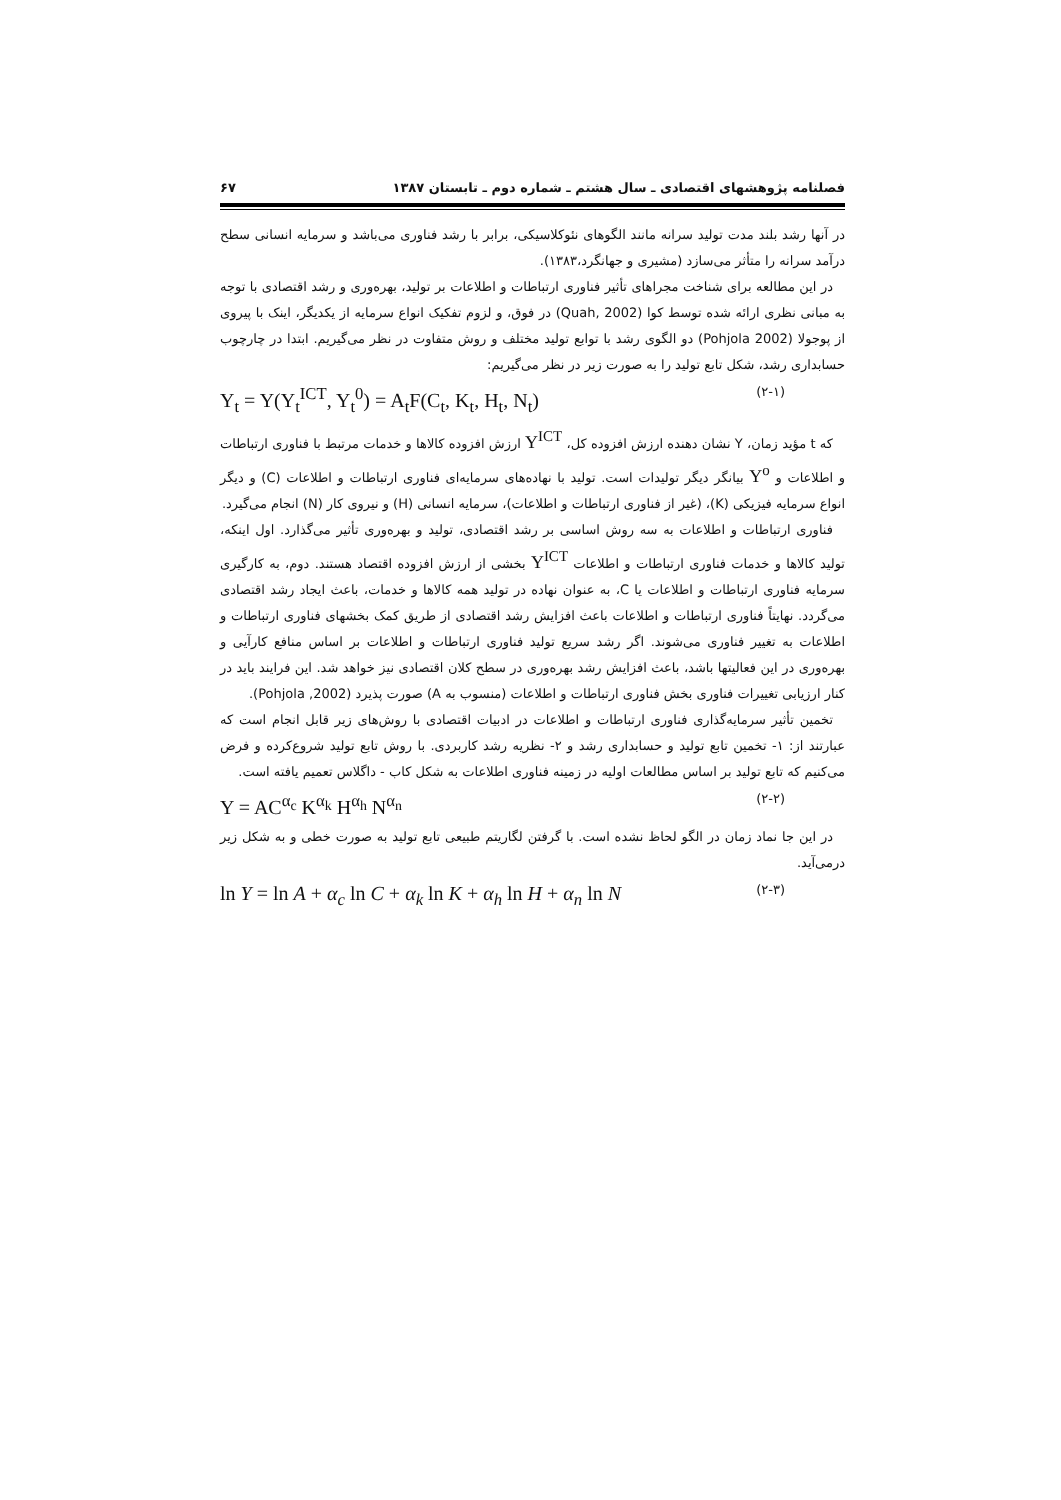فصلنامه پژوهشهای اقتصادی ـ سال هشتم ـ شماره دوم ـ تابستان ۱۳۸۷ ۶۷
در آنها رشد بلند مدت تولید سرانه مانند الگوهای نئوکلاسیکی، برابر با رشد فناوری می‌باشد و سرمایه انسانی سطح درآمد سرانه را متأثر می‌سازد (مشیری و جهانگرد،۱۳۸۳).
در این مطالعه برای شناخت مجراهای تأثیر فناوری ارتباطات و اطلاعات بر تولید، بهره‌وری و رشد اقتصادی با توجه به مبانی نظری ارائه شده توسط کوا (Quah, 2002) در فوق، و لزوم تفکیک انواع سرمایه از یکدیگر، اینک با پیروی از پوجولا (Pohjola 2002) دو الگوی رشد با توابع تولید مختلف و روش متفاوت در نظر می‌گیریم. ابتدا در چارچوب حسابداری رشد، شکل تابع تولید را به صورت زیر در نظر می‌گیریم:
Y<sub>t</sub> = Y(Y<sub>t</sub><sup>ICT</sup>, Y<sub>t</sub><sup>0</sup>) = A<sub>t</sub>F(C<sub>t</sub>, K<sub>t</sub>, H<sub>t</sub>, N<sub>t</sub>) (۲-۱)
که t مؤید زمان، Y نشان دهنده ارزش افزوده کل، Y<sup>ICT</sup> ارزش افزوده کالاها و خدمات مرتبط با فناوری ارتباطات و اطلاعات و Y<sup>o</sup> بیانگر دیگر تولیدات است. تولید با نهاده‌های سرمایه‌ای فناوری ارتباطات و اطلاعات (C) و دیگر انواع سرمایه فیزیکی (K)، (غیر از فناوری ارتباطات و اطلاعات)، سرمایه انسانی (H) و نیروی کار (N) انجام می‌گیرد.
فناوری ارتباطات و اطلاعات به سه روش اساسی بر رشد اقتصادی، تولید و بهره‌وری تأثیر می‌گذارد. اول اینکه، تولید کالاها و خدمات فناوری ارتباطات و اطلاعات Y<sup>ICT</sup> بخشی از ارزش افزوده اقتصاد هستند. دوم، به کارگیری سرمایه فناوری ارتباطات و اطلاعات یا C، به عنوان نهاده در تولید همه کالاها و خدمات، باعث ایجاد رشد اقتصادی می‌گردد. نهایتاً فناوری ارتباطات و اطلاعات باعث افزایش رشد اقتصادی از طریق کمک بخشهای فناوری ارتباطات و اطلاعات به تغییر فناوری می‌شوند. اگر رشد سریع تولید فناوری ارتباطات و اطلاعات بر اساس منافع کارآیی و بهره‌وری در این فعالیتها باشد، باعث افزایش رشد بهره‌وری در سطح کلان اقتصادی نیز خواهد شد. این فرایند باید در کنار ارزیابی تغییرات فناوری بخش فناوری ارتباطات و اطلاعات (منسوب به A) صورت پذیرد (Pohjola ,2002).
تخمین تأثیر سرمایه‌گذاری فناوری ارتباطات و اطلاعات در ادبیات اقتصادی با روش‌های زیر قابل انجام است که عبارتند از: ۱- تخمین تابع تولید و حسابداری رشد و ۲- نظریه رشد کاربردی. با روش تابع تولید شروع‌کرده و فرض می‌کنیم که تابع تولید بر اساس مطالعات اولیه در زمینه فناوری اطلاعات به شکل کاب - داگلاس تعمیم یافته است.
Y = AC<sup>α<sub>c</sub></sup> K<sup>α<sub>k</sub></sup> H<sup>α<sub>h</sub></sup> N<sup>α<sub>n</sub></sup> (۲-۲)
در این جا نماد زمان در الگو لحاظ نشده است. با گرفتن لگاریتم طبیعی تابع تولید به صورت خطی و به شکل زیر درمی‌آید.
ln Y = ln A + α<sub>c</sub> ln C + α<sub>k</sub> ln K + α<sub>h</sub> ln H + α<sub>n</sub> ln N (۲-۳)